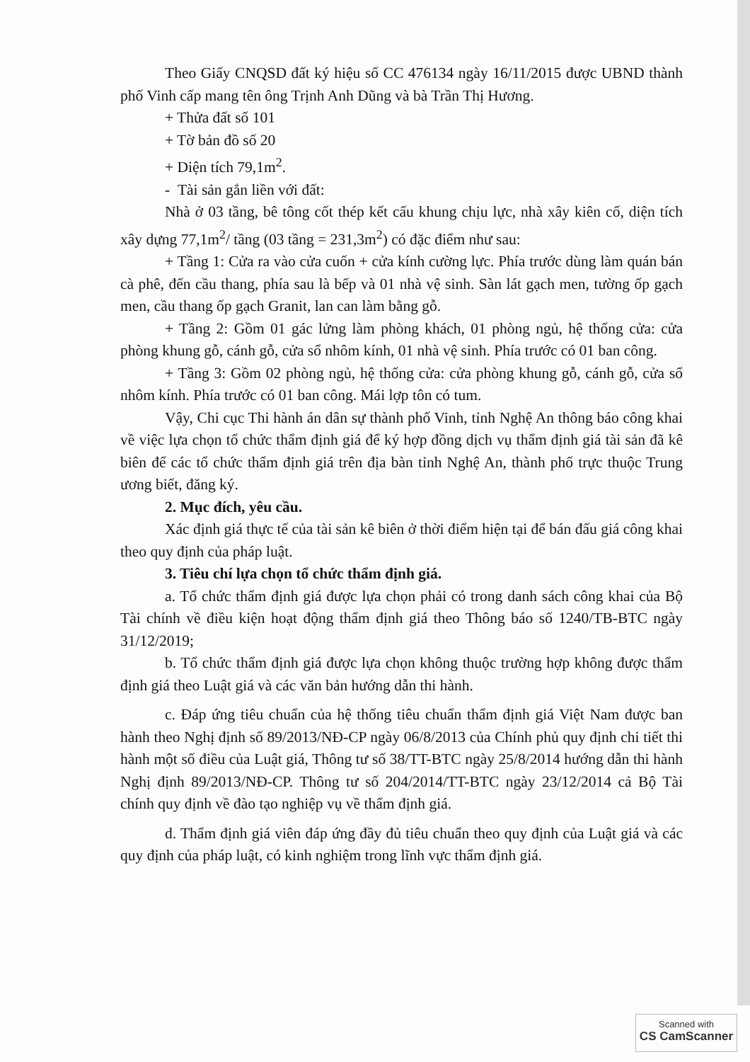Theo Giấy CNQSD đất ký hiệu số CC 476134 ngày 16/11/2015 được UBND thành phố Vinh cấp mang tên ông Trịnh Anh Dũng và bà Trần Thị Hương.
+ Thửa đất số 101
+ Tờ bản đồ số 20
+ Diện tích 79,1m<sup>2</sup>.
- Tài sản gắn liền với đất:
Nhà ở 03 tầng, bê tông cốt thép kết cấu khung chịu lực, nhà xây kiên cố, diện tích xây dựng 77,1m<sup>2</sup>/ tầng (03 tầng = 231,3m<sup>2</sup>) có đặc điểm như sau:
+ Tầng 1: Cửa ra vào cửa cuốn + cửa kính cường lực. Phía trước dùng làm quán bán cà phê, đến cầu thang, phía sau là bếp và 01 nhà vệ sinh. Sàn lát gạch men, tường ốp gạch men, cầu thang ốp gạch Granit, lan can làm bằng gỗ.
+ Tầng 2: Gồm 01 gác lửng làm phòng khách, 01 phòng ngủ, hệ thống cửa: cửa phòng khung gỗ, cánh gỗ, cửa sổ nhôm kính, 01 nhà vệ sinh. Phía trước có 01 ban công.
+ Tầng 3: Gồm 02 phòng ngủ, hệ thống cửa: cửa phòng khung gỗ, cánh gỗ, cửa sổ nhôm kính. Phía trước có 01 ban công. Mái lợp tôn có tum.
Vậy, Chi cục Thi hành án dân sự thành phố Vinh, tỉnh Nghệ An thông báo công khai về việc lựa chọn tổ chức thẩm định giá để ký hợp đồng dịch vụ thẩm định giá tài sản đã kê biên để các tổ chức thẩm định giá trên địa bàn tỉnh Nghệ An, thành phố trực thuộc Trung ương biết, đăng ký.
2. Mục đích, yêu cầu.
Xác định giá thực tế của tài sản kê biên ở thời điểm hiện tại để bán đấu giá công khai theo quy định của pháp luật.
3. Tiêu chí lựa chọn tổ chức thẩm định giá.
a. Tổ chức thẩm định giá được lựa chọn phải có trong danh sách công khai của Bộ Tài chính về điều kiện hoạt động thẩm định giá theo Thông báo số 1240/TB-BTC ngày 31/12/2019;
b. Tổ chức thẩm định giá được lựa chọn không thuộc trường hợp không được thẩm định giá theo Luật giá và các văn bản hướng dẫn thi hành.
c. Đáp ứng tiêu chuẩn của hệ thống tiêu chuẩn thẩm định giá Việt Nam được ban hành theo Nghị định số 89/2013/NĐ-CP ngày 06/8/2013 của Chính phủ quy định chi tiết thi hành một số điều của Luật giá, Thông tư số 38/TT-BTC ngày 25/8/2014 hướng dẫn thi hành Nghị định 89/2013/NĐ-CP. Thông tư số 204/2014/TT-BTC ngày 23/12/2014 cả Bộ Tài chính quy định về đào tạo nghiệp vụ về thẩm định giá.
d. Thẩm định giá viên đáp ứng đầy đủ tiêu chuẩn theo quy định của Luật giá và các quy định của pháp luật, có kinh nghiệm trong lĩnh vực thẩm định giá.
Scanned with
CS CamScanner